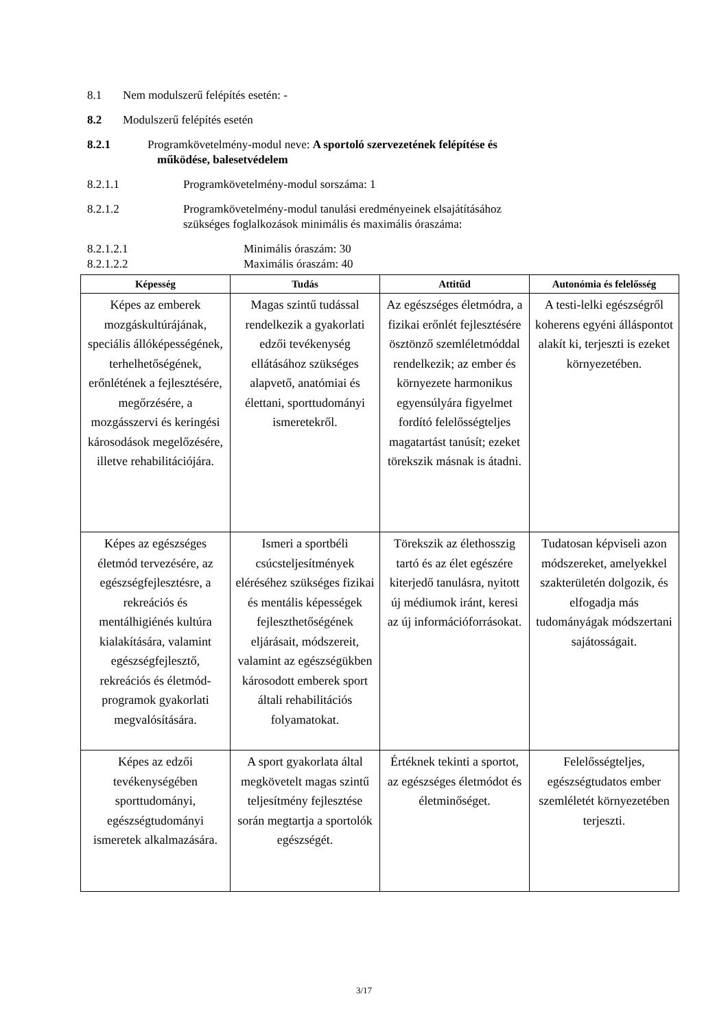8.1 Nem modulszerű felépítés esetén: -
8.2 Modulszerű felépítés esetén
8.2.1 Programkövetelmény-modul neve: A sportoló szervezetének felépítése és
működése, balesetvédelem
8.2.1.1 Programkövetelmény-modul sorszáma: 1
8.2.1.2 Programkövetelmény-modul tanulási eredményeinek elsajátításához
szükséges foglalkozások minimális és maximális óraszáma:
8.2.1.2.1 Minimális óraszám: 30
8.2.1.2.2 Maximális óraszám: 40
| Képesség | Tudás | Attitűd | Autonómia és felelősség |
| --- | --- | --- | --- |
| Képes az emberek mozgáskultúrájának, speciális állóképességének, terhelhetőségének, erőnlétének a fejlesztésére, megőrzésére, a mozgásszervi és keringési károsodások megelőzésére, illetve rehabilitációjára. | Magas szintű tudással rendelkezik a gyakorlati edzői tevékenység ellátásához szükséges alapvető, anatómiai és élettani, sporttudományi ismeretekről. | Az egészséges életmódra, a fizikai erőnlét fejlesztésére ösztönző szemléletmóddal rendelkezik; az ember és környezete harmonikus egyensúlyára figyelmet fordító felelősségteljes magatartást tanúsít; ezeket törekszik másnak is átadni. | A testi-lelki egészségről koherens egyéni álláspontot alakít ki, terjeszti is ezeket környezetében. |
| Képes az egészséges életmód tervezésére, az egészségfejlesztésre, a rekreációs és mentálhigiénés kultúra kialakítására, valamint egészségfejlesztő, rekreációs és életmód-programok gyakorlati megvalósítására. | Ismeri a sportbéli csúcsteljesítmények eléréséhez szükséges fizikai és mentális képességek fejleszthetőségének eljárásait, módszereit, valamint az egészségükben károsodott emberek sport általi rehabilitációs folyamatokat. | Törekszik az élethosszig tartó és az élet egészére kiterjedő tanulásra, nyitott új médiumok iránt, keresi az új információforrásokat. | Tudatosan képviseli azon módszereket, amelyekkel szakterületén dolgozik, és elfogadja más tudományágak módszertani sajátosságait. |
| Képes az edzői tevékenységében sporttudományi, egészségtudományi ismeretek alkalmazására. | A sport gyakorlata által megkövetelt magas szintű teljesítmény fejlesztése során megtartja a sportolók egészségét. | Értéknek tekinti a sportot, az egészséges életmódot és életminőséget. | Felelősségteljes, egészségtudatos ember szemléletét környezetében terjeszti. |
3/17